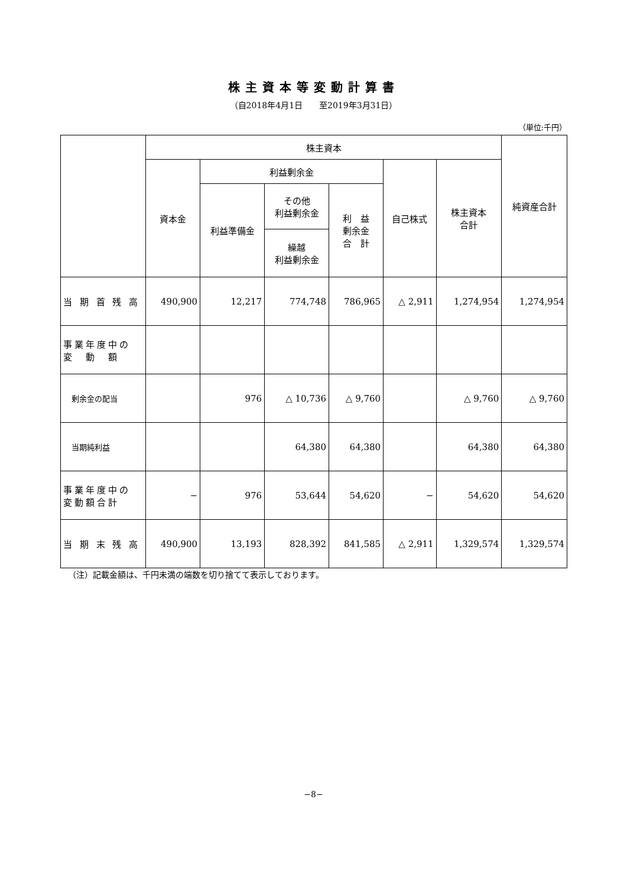株主資本等変動計算書
（自2018年4月1日　　至2019年3月31日）
（単位:千円）
| | 株主資本 | | | | | | 純資産合計 |
| --- | --- | --- | --- | --- | --- | --- | --- |
| | 資本金 | 利益剰余金 | | | 自己株式 | 株主資本 合計 | |
| | | 利益準備金 | その他 利益剰余金 | 利 益 剰余金 合 計 | | | |
| | | | 繰越 利益剰余金 | | | | |
| 当 期 首 残 高 | 490,900 | 12,217 | 774,748 | 786,965 | △ 2,911 | 1,274,954 | 1,274,954 |
| 事業年度中の 変 動 額 | | | | | | | |
| 剰余金の配当 | | 976 | △ 10,736 | △ 9,760 | | △ 9,760 | △ 9,760 |
| 当期純利益 | | | 64,380 | 64,380 | | 64,380 | 64,380 |
| 事業年度中の 変動額合計 | − | 976 | 53,644 | 54,620 | − | 54,620 | 54,620 |
| 当 期 末 残 高 | 490,900 | 13,193 | 828,392 | 841,585 | △ 2,911 | 1,329,574 | 1,329,574 |
（注）記載金額は、千円未満の端数を切り捨てて表示しております。
−8−